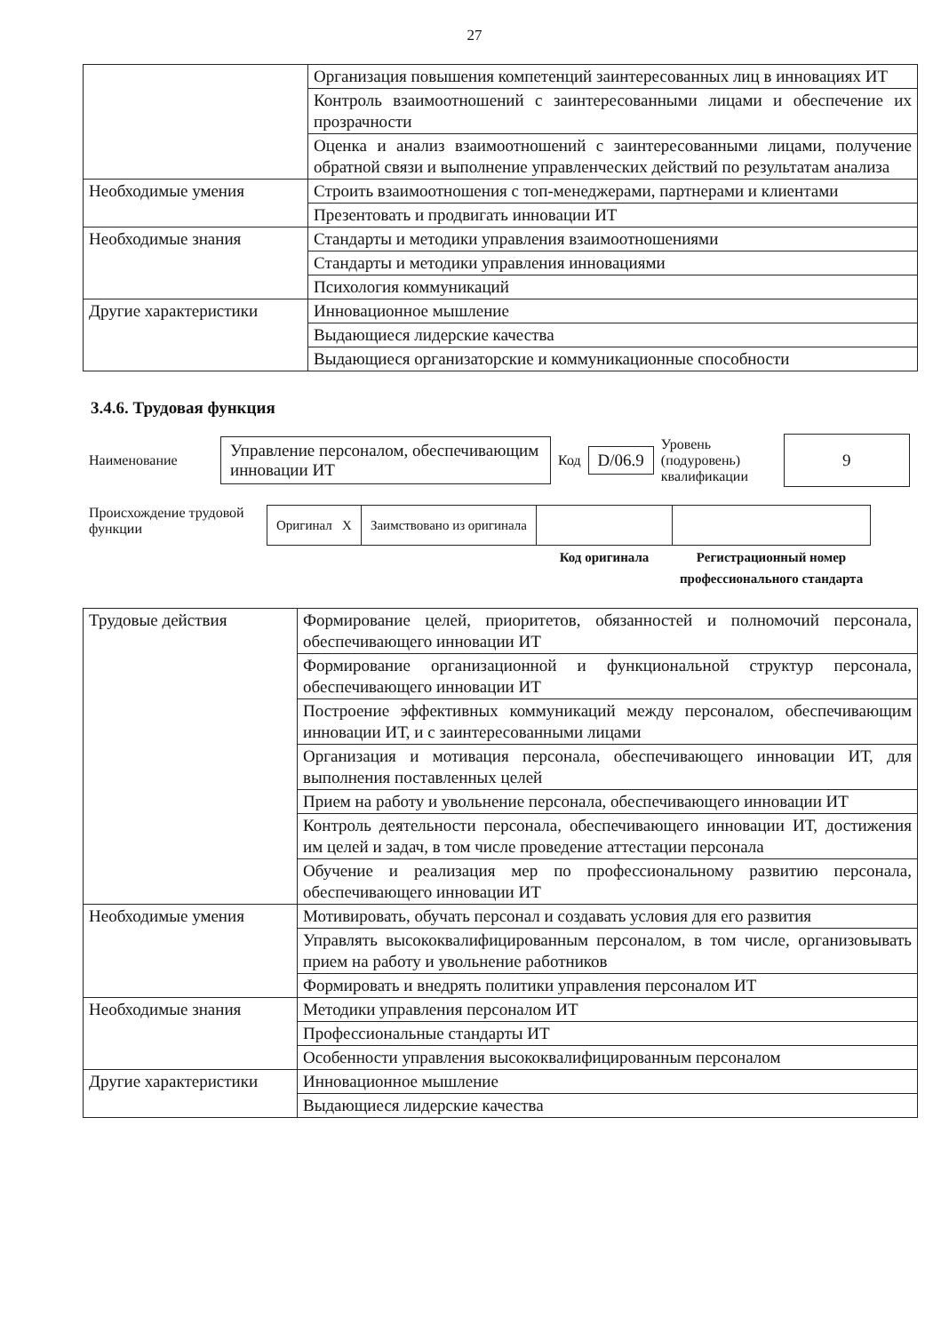27
| | Организация повышения компетенций заинтересованных лиц в инновациях ИТ |
| | Контроль взаимоотношений с заинтересованными лицами и обеспечение их прозрачности |
| | Оценка и анализ взаимоотношений с заинтересованными лицами, получение обратной связи и выполнение управленческих действий по результатам анализа |
| Необходимые умения | Строить взаимоотношения с топ-менеджерами, партнерами и клиентами |
| | Презентовать и продвигать инновации ИТ |
| Необходимые знания | Стандарты и методики управления взаимоотношениями |
| | Стандарты и методики управления инновациями |
| | Психология коммуникаций |
| Другие характеристики | Инновационное мышление |
| | Выдающиеся лидерские качества |
| | Выдающиеся организаторские и коммуникационные способности |
3.4.6. Трудовая функция
Наименование Управление персоналом, обеспечивающим инновации ИТ Код D/06.9 Уровень (подуровень) квалификации 9
Происхождение трудовой функции
| Оригинал X | Заимствовано из оригинала | | |
| | | Код оригинала | Регистрационный номер профессионального стандарта |
| Трудовые действия | Формирование целей, приоритетов, обязанностей и полномочий персонала, обеспечивающего инновации ИТ |
| | Формирование организационной и функциональной структур персонала, обеспечивающего инновации ИТ |
| | Построение эффективных коммуникаций между персоналом, обеспечивающим инновации ИТ, и с заинтересованными лицами |
| | Организация и мотивация персонала, обеспечивающего инновации ИТ, для выполнения поставленных целей |
| | Прием на работу и увольнение персонала, обеспечивающего инновации ИТ |
| | Контроль деятельности персонала, обеспечивающего инновации ИТ, достижения им целей и задач, в том числе проведение аттестации персонала |
| | Обучение и реализация мер по профессиональному развитию персонала, обеспечивающего инновации ИТ |
| Необходимые умения | Мотивировать, обучать персонал и создавать условия для его развития |
| | Управлять высококвалифицированным персоналом, в том числе, организовывать прием на работу и увольнение работников |
| | Формировать и внедрять политики управления персоналом ИТ |
| Необходимые знания | Методики управления персоналом ИТ |
| | Профессиональные стандарты ИТ |
| | Особенности управления высококвалифицированным персоналом |
| Другие характеристики | Инновационное мышление |
| | Выдающиеся лидерские качества |